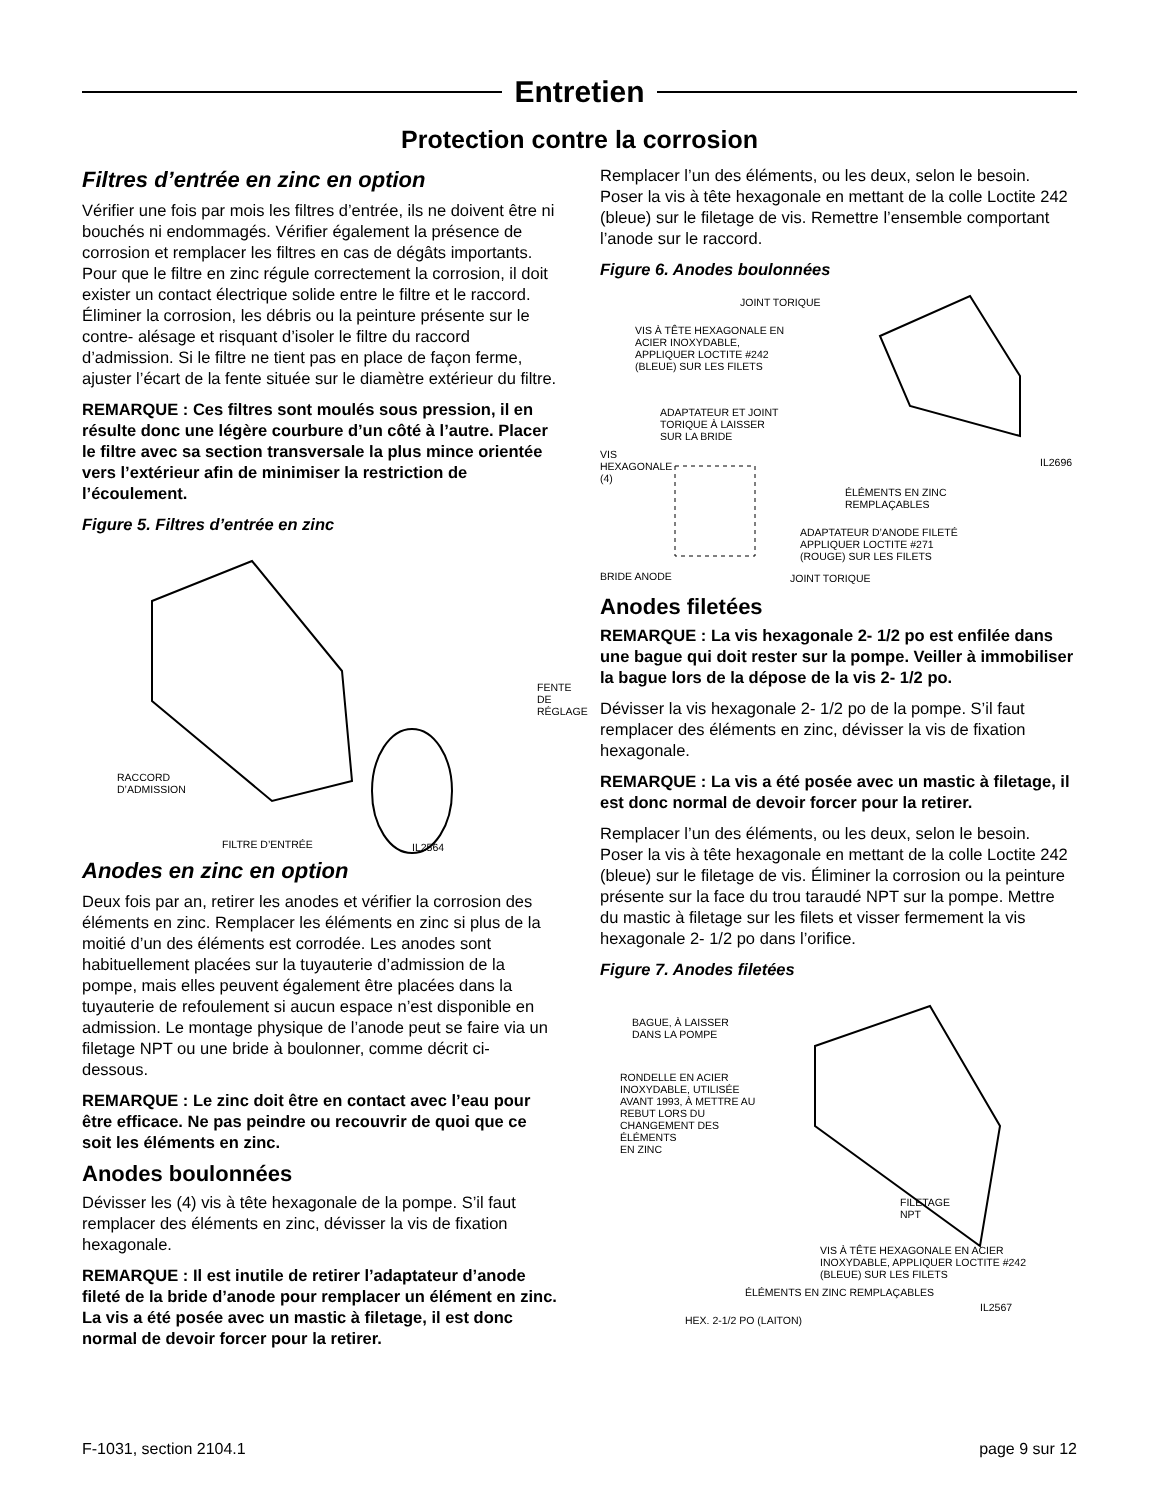Entretien
Protection contre la corrosion
Filtres d’entrée en zinc en option
Vérifier une fois par mois les filtres d’entrée, ils ne doivent être ni bouchés ni endommagés. Vérifier également la présence de corrosion et remplacer les filtres en cas de dégâts importants. Pour que le filtre en zinc régule correctement la corrosion, il doit exister un contact électrique solide entre le filtre et le raccord. Éliminer la corrosion, les débris ou la peinture présente sur le contre- alésage et risquant d’isoler le filtre du raccord d’admission. Si le filtre ne tient pas en place de façon ferme, ajuster l’écart de la fente située sur le diamètre extérieur du filtre.
REMARQUE : Ces filtres sont moulés sous pression, il en résulte donc une légère courbure d’un côté à l’autre. Placer le filtre avec sa section transversale la plus mince orientée vers l’extérieur afin de minimiser la restriction de l’écoulement.
Figure 5. Filtres d’entrée en zinc
FENTE
DE
RÉGLAGE
RACCORD
D’ADMISSION
FILTRE D’ENTRÉE IL2564
Anodes en zinc en option
Deux fois par an, retirer les anodes et vérifier la corrosion des éléments en zinc. Remplacer les éléments en zinc si plus de la moitié d’un des éléments est corrodée. Les anodes sont habituellement placées sur la tuyauterie d’admission de la pompe, mais elles peuvent également être placées dans la tuyauterie de refoulement si aucun espace n’est disponible en admission. Le montage physique de l’anode peut se faire via un filetage NPT ou une bride à boulonner, comme décrit ci- dessous.
REMARQUE : Le zinc doit être en contact avec l’eau pour être efficace. Ne pas peindre ou recouvrir de quoi que ce soit les éléments en zinc.
Anodes boulonnées
Dévisser les (4) vis à tête hexagonale de la pompe. S’il faut remplacer des éléments en zinc, dévisser la vis de fixation hexagonale.
REMARQUE : Il est inutile de retirer l’adaptateur d’anode fileté de la bride d’anode pour remplacer un élément en zinc. La vis a été posée avec un mastic à filetage, il est donc normal de devoir forcer pour la retirer.
Remplacer l’un des éléments, ou les deux, selon le besoin. Poser la vis à tête hexagonale en mettant de la colle Loctite 242 (bleue) sur le filetage de vis. Remettre l’ensemble comportant l’anode sur le raccord.
Figure 6. Anodes boulonnées
JOINT TORIQUE
VIS À TÊTE HEXAGONALE EN
ACIER INOXYDABLE,
APPLIQUER LOCTITE #242
(BLEUE) SUR LES FILETS
ADAPTATEUR ET JOINT
TORIQUE À LAISSER
SUR LA BRIDE
VIS
HEXAGONALE
(4)
IL2696
ÉLÉMENTS EN ZINC
REMPLAÇABLES
ADAPTATEUR D’ANODE FILETÉ
APPLIQUER LOCTITE #271
(ROUGE) SUR LES FILETS
BRIDE ANODE JOINT TORIQUE
Anodes filetées
REMARQUE : La vis hexagonale 2- 1/2 po est enfilée dans une bague qui doit rester sur la pompe. Veiller à immobiliser la bague lors de la dépose de la vis 2- 1/2 po.
Dévisser la vis hexagonale 2- 1/2 po de la pompe. S’il faut remplacer des éléments en zinc, dévisser la vis de fixation hexagonale.
REMARQUE : La vis a été posée avec un mastic à filetage, il est donc normal de devoir forcer pour la retirer.
Remplacer l’un des éléments, ou les deux, selon le besoin. Poser la vis à tête hexagonale en mettant de la colle Loctite 242 (bleue) sur le filetage de vis. Éliminer la corrosion ou la peinture présente sur la face du trou taraudé NPT sur la pompe. Mettre du mastic à filetage sur les filets et visser fermement la vis hexagonale 2- 1/2 po dans l’orifice.
Figure 7. Anodes filetées
BAGUE, À LAISSER
DANS LA POMPE
RONDELLE EN ACIER
INOXYDABLE, UTILISÉE
AVANT 1993, À METTRE AU
REBUT LORS DU
CHANGEMENT DES
ÉLÉMENTS
EN ZINC
FILETAGE
NPT
VIS À TÊTE HEXAGONALE EN ACIER
INOXYDABLE, APPLIQUER LOCTITE #242
(BLEUE) SUR LES FILETS
ÉLÉMENTS EN ZINC REMPLAÇABLES
IL2567
HEX. 2-1/2 PO (LAITON)
F-1031, section 2104.1 page 9 sur 12